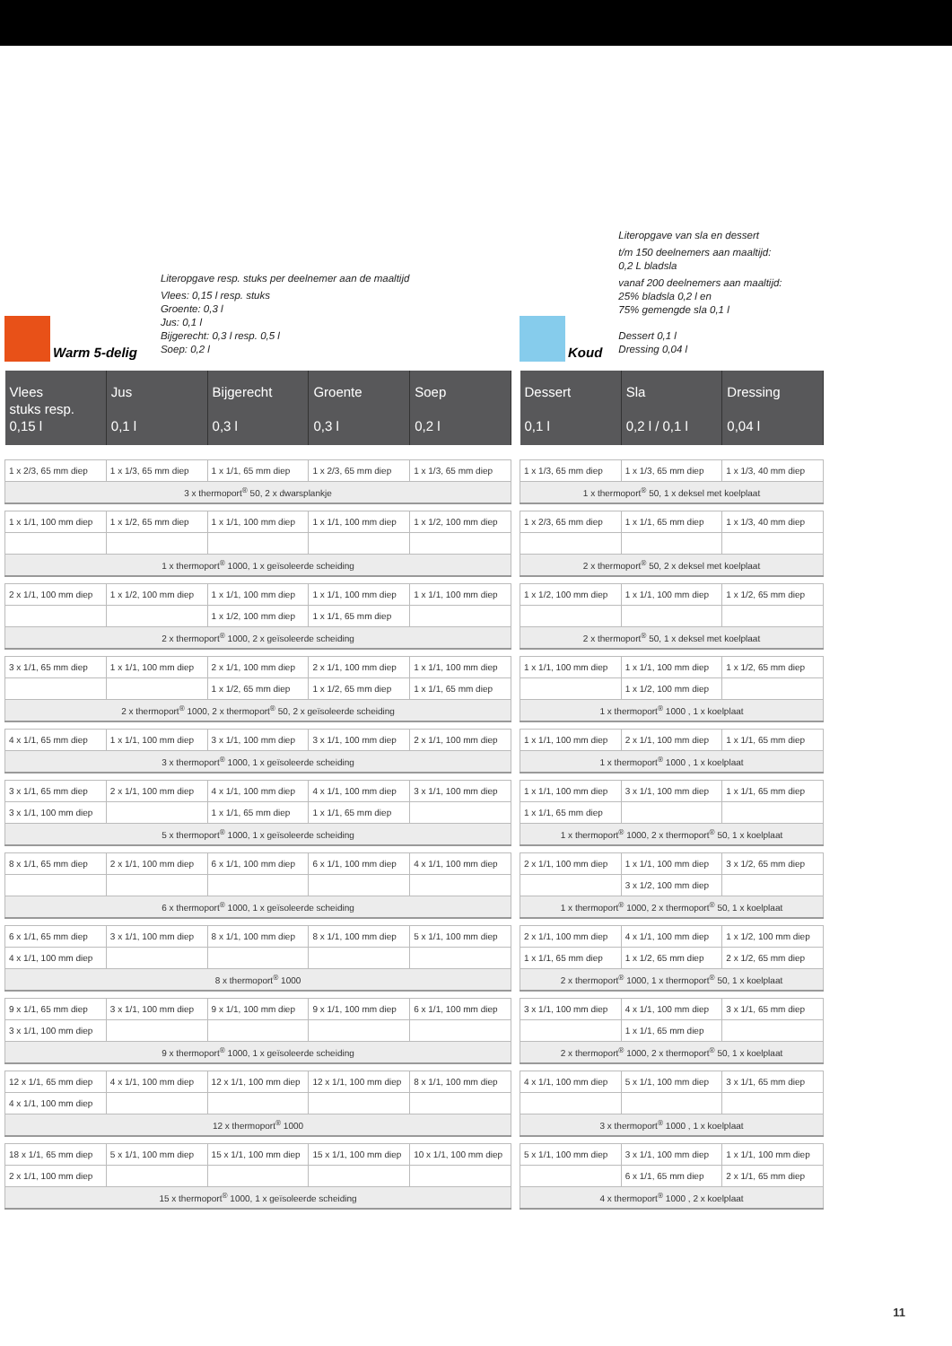Warm 5-delig
Literopgave resp. stuks per deelnemer aan de maaltijd
Vlees: 0,15 l resp. stuks
Groente: 0,3 l
Jus: 0,1 l
Bijgerecht: 0,3 l resp. 0,5 l
Soep: 0,2 l
| Vlees stuks resp. 0,15 l | Jus 0,1 l | Bijgerecht 0,3 l | Groente 0,3 l | Soep 0,2 l |
| --- | --- | --- | --- | --- |
| 1 x 2/3, 65 mm diep | 1 x 1/3, 65 mm diep | 1 x 1/1, 65 mm diep | 1 x 2/3, 65 mm diep | 1 x 1/3, 65 mm diep |
| 3 x thermoport<sup>®</sup> 50, 2 x dwarsplankje | | | | |
| 1 x 1/1, 100 mm diep | 1 x 1/2, 65 mm diep | 1 x 1/1, 100 mm diep | 1 x 1/1, 100 mm diep | 1 x 1/2, 100 mm diep |
| 1 x thermoport<sup>®</sup> 1000, 1 x geïsoleerde scheiding | | | | |
| 2 x 1/1, 100 mm diep | 1 x 1/2, 100 mm diep | 1 x 1/1, 100 mm diep | 1 x 1/1, 100 mm diep | 1 x 1/1, 100 mm diep |
| | | 1 x 1/2, 100 mm diep | 1 x 1/1, 65 mm diep | |
| 2 x thermoport<sup>®</sup> 1000, 2 x geïsoleerde scheiding | | | | |
| 3 x 1/1, 65 mm diep | 1 x 1/1, 100 mm diep | 2 x 1/1, 100 mm diep | 2 x 1/1, 100 mm diep | 1 x 1/1, 100 mm diep |
| | | 1 x 1/2, 65 mm diep | 1 x 1/2, 65 mm diep | 1 x 1/1, 65 mm diep |
| 2 x thermoport<sup>®</sup> 1000, 2 x thermoport<sup>®</sup> 50, 2 x geïsoleerde scheiding | | | | |
| 4 x 1/1, 65 mm diep | 1 x 1/1, 100 mm diep | 3 x 1/1, 100 mm diep | 3 x 1/1, 100 mm diep | 2 x 1/1, 100 mm diep |
| 3 x thermoport<sup>®</sup> 1000, 1 x geïsoleerde scheiding | | | | |
| 3 x 1/1, 65 mm diep | 2 x 1/1, 100 mm diep | 4 x 1/1, 100 mm diep | 4 x 1/1, 100 mm diep | 3 x 1/1, 100 mm diep |
| 3 x 1/1, 100 mm diep | | 1 x 1/1, 65 mm diep | 1 x 1/1, 65 mm diep | |
| 5 x thermoport<sup>®</sup> 1000, 1 x geïsoleerde scheiding | | | | |
| 8 x 1/1, 65 mm diep | 2 x 1/1, 100 mm diep | 6 x 1/1, 100 mm diep | 6 x 1/1, 100 mm diep | 4 x 1/1, 100 mm diep |
| 6 x thermoport<sup>®</sup> 1000, 1 x geïsoleerde scheiding | | | | |
| 6 x 1/1, 65 mm diep | 3 x 1/1, 100 mm diep | 8 x 1/1, 100 mm diep | 8 x 1/1, 100 mm diep | 5 x 1/1, 100 mm diep |
| 4 x 1/1, 100 mm diep | | | | |
| 8 x thermoport<sup>®</sup> 1000 | | | | |
| 9 x 1/1, 65 mm diep | 3 x 1/1, 100 mm diep | 9 x 1/1, 100 mm diep | 9 x 1/1, 100 mm diep | 6 x 1/1, 100 mm diep |
| 3 x 1/1, 100 mm diep | | | | |
| 9 x thermoport<sup>®</sup> 1000, 1 x geïsoleerde scheiding | | | | |
| 12 x 1/1, 65 mm diep | 4 x 1/1, 100 mm diep | 12 x 1/1, 100 mm diep | 12 x 1/1, 100 mm diep | 8 x 1/1, 100 mm diep |
| 4 x 1/1, 100 mm diep | | | | |
| 12 x thermoport<sup>®</sup> 1000 | | | | |
| 18 x 1/1, 65 mm diep | 5 x 1/1, 100 mm diep | 15 x 1/1, 100 mm diep | 15 x 1/1, 100 mm diep | 10 x 1/1, 100 mm diep |
| 2 x 1/1, 100 mm diep | | | | |
| 15 x thermoport<sup>®</sup> 1000, 1 x geïsoleerde scheiding | | | | |
Koud
Literopgave van sla en dessert
t/m 150 deelnemers aan maaltijd:
0,2 L bladsla
vanaf 200 deelnemers aan maaltijd:
25% bladsla 0,2 l en
75% gemengde sla 0,1 l
Dessert 0,1 l
Dressing 0,04 l
| Dessert 0,1 l | Sla 0,2 l / 0,1 l | Dressing 0,04 l |
| --- | --- | --- |
| 1 x 1/3, 65 mm diep | 1 x 1/3, 65 mm diep | 1 x 1/3, 40 mm diep |
| 1 x thermoport<sup>®</sup> 50, 1 x deksel met koelplaat | | |
| 1 x 2/3, 65 mm diep | 1 x 1/1, 65 mm diep | 1 x 1/3, 40 mm diep |
| 2 x thermoport<sup>®</sup> 50, 2 x deksel met koelplaat | | |
| 1 x 1/2, 100 mm diep | 1 x 1/1, 100 mm diep | 1 x 1/2, 65 mm diep |
| 2 x thermoport<sup>®</sup> 50, 1 x deksel met koelplaat | | |
| 1 x 1/1, 100 mm diep | 1 x 1/1, 100 mm diep | 1 x 1/2, 65 mm diep |
| | 1 x 1/2, 100 mm diep | |
| 1 x thermoport<sup>®</sup> 1000 , 1 x koelplaat | | |
| 1 x 1/1, 100 mm diep | 2 x 1/1, 100 mm diep | 1 x 1/1, 65 mm diep |
| 1 x thermoport<sup>®</sup> 1000 , 1 x koelplaat | | |
| 1 x 1/1, 100 mm diep | 3 x 1/1, 100 mm diep | 1 x 1/1, 65 mm diep |
| 1 x 1/1, 65 mm diep | | |
| 1 x thermoport<sup>®</sup> 1000, 2 x thermoport<sup>®</sup> 50, 1 x koelplaat | | |
| 2 x 1/1, 100 mm diep | 1 x 1/1, 100 mm diep | 3 x 1/2, 65 mm diep |
| | 3 x 1/2, 100 mm diep | |
| 1 x thermoport<sup>®</sup> 1000, 2 x thermoport<sup>®</sup> 50, 1 x koelplaat | | |
| 2 x 1/1, 100 mm diep | 4 x 1/1, 100 mm diep | 1 x 1/2, 100 mm diep |
| 1 x 1/1, 65 mm diep | 1 x 1/2, 65 mm diep | 2 x 1/2, 65 mm diep |
| 2 x thermoport<sup>®</sup> 1000, 1 x thermoport<sup>®</sup> 50, 1 x koelplaat | | |
| 3 x 1/1, 100 mm diep | 4 x 1/1, 100 mm diep | 3 x 1/1, 65 mm diep |
| | 1 x 1/1, 65 mm diep | |
| 2 x thermoport<sup>®</sup> 1000, 2 x thermoport<sup>®</sup> 50, 1 x koelplaat | | |
| 4 x 1/1, 100 mm diep | 5 x 1/1, 100 mm diep | 3 x 1/1, 65 mm diep |
| 3 x thermoport<sup>®</sup> 1000 , 1 x koelplaat | | |
| 5 x 1/1, 100 mm diep | 3 x 1/1, 100 mm diep | 1 x 1/1, 100 mm diep |
| | 6 x 1/1, 65 mm diep | 2 x 1/1, 65 mm diep |
| 4 x thermoport<sup>®</sup> 1000 , 2 x koelplaat | | |
11